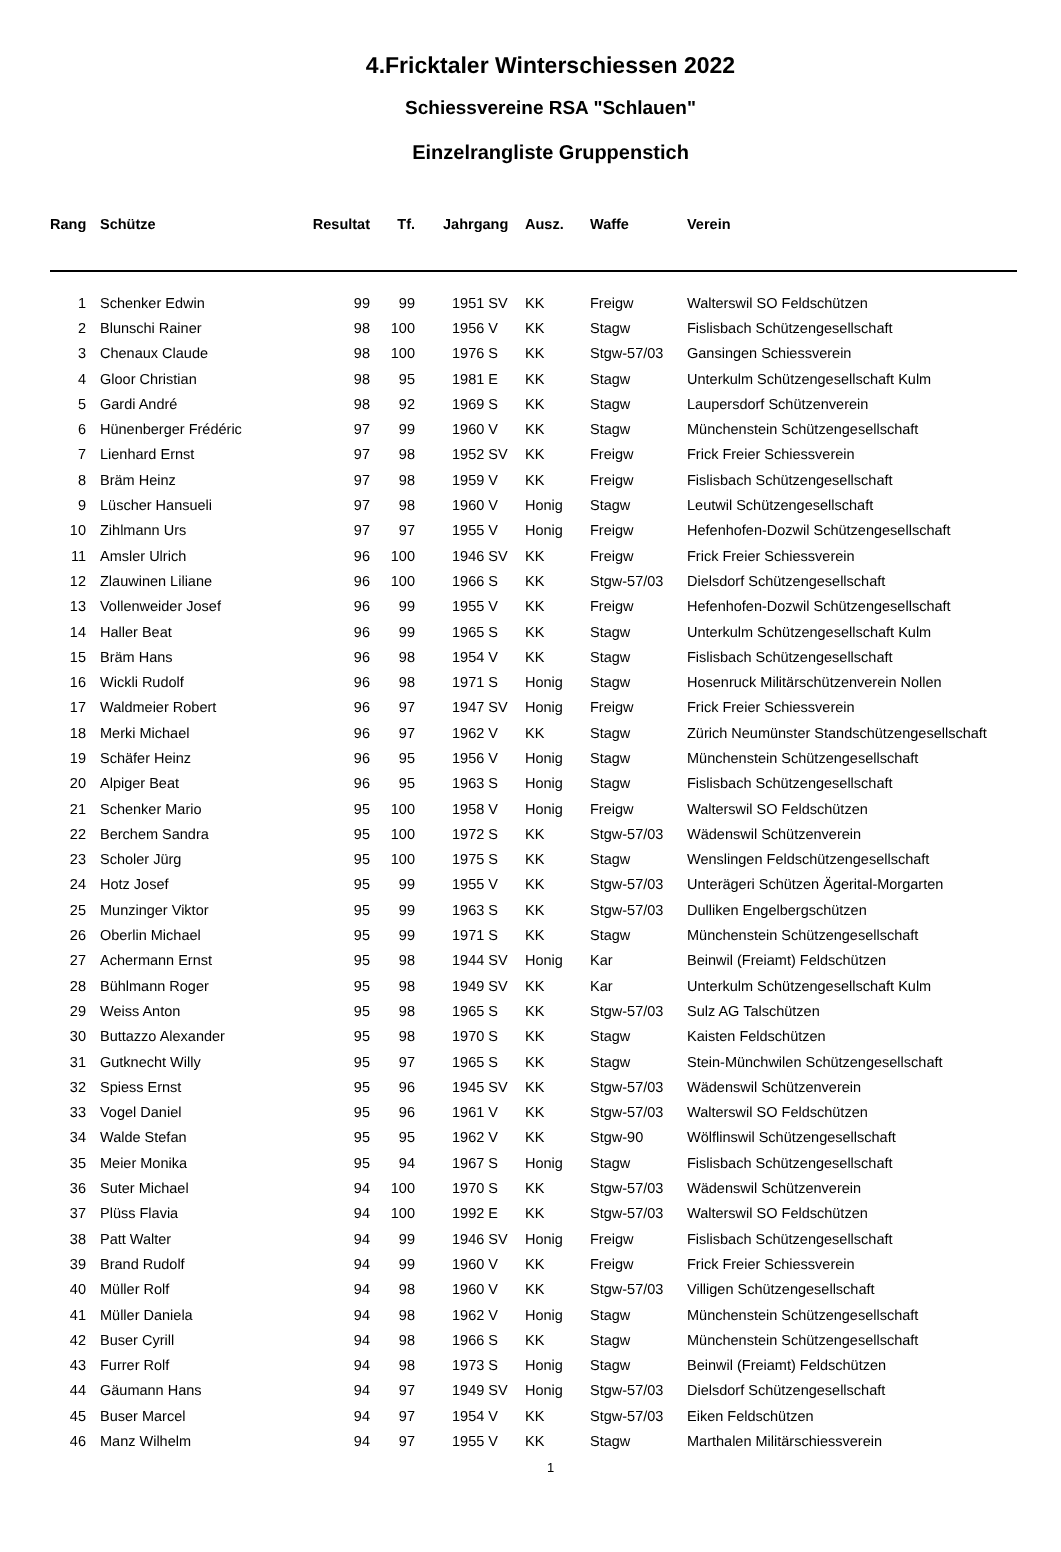4.Fricktaler Winterschiessen 2022
Schiessvereine RSA "Schlauen"
Einzelrangliste Gruppenstich
| Rang | Schütze | Resultat | Tf. | Jahrgang | Ausz. | Waffe | Verein |
| --- | --- | --- | --- | --- | --- | --- | --- |
| 1 | Schenker Edwin | 99 | 99 | 1951 SV | KK | Freigw | Walterswil SO Feldschützen |
| 2 | Blunschi Rainer | 98 | 100 | 1956 V | KK | Stagw | Fislisbach Schützengesellschaft |
| 3 | Chenaux Claude | 98 | 100 | 1976 S | KK | Stgw-57/03 | Gansingen Schiessverein |
| 4 | Gloor Christian | 98 | 95 | 1981 E | KK | Stagw | Unterkulm Schützengesellschaft Kulm |
| 5 | Gardi André | 98 | 92 | 1969 S | KK | Stagw | Laupersdorf Schützenverein |
| 6 | Hünenberger Frédéric | 97 | 99 | 1960 V | KK | Stagw | Münchenstein Schützengesellschaft |
| 7 | Lienhard Ernst | 97 | 98 | 1952 SV | KK | Freigw | Frick Freier Schiessverein |
| 8 | Bräm Heinz | 97 | 98 | 1959 V | KK | Freigw | Fislisbach Schützengesellschaft |
| 9 | Lüscher Hansueli | 97 | 98 | 1960 V | Honig | Stagw | Leutwil Schützengesellschaft |
| 10 | Zihlmann Urs | 97 | 97 | 1955 V | Honig | Freigw | Hefenhofen-Dozwil Schützengesellschaft |
| 11 | Amsler Ulrich | 96 | 100 | 1946 SV | KK | Freigw | Frick Freier Schiessverein |
| 12 | Zlauwinen Liliane | 96 | 100 | 1966 S | KK | Stgw-57/03 | Dielsdorf Schützengesellschaft |
| 13 | Vollenweider Josef | 96 | 99 | 1955 V | KK | Freigw | Hefenhofen-Dozwil Schützengesellschaft |
| 14 | Haller Beat | 96 | 99 | 1965 S | KK | Stagw | Unterkulm Schützengesellschaft Kulm |
| 15 | Bräm Hans | 96 | 98 | 1954 V | KK | Stagw | Fislisbach Schützengesellschaft |
| 16 | Wickli Rudolf | 96 | 98 | 1971 S | Honig | Stagw | Hosenruck Militärschützenverein Nollen |
| 17 | Waldmeier Robert | 96 | 97 | 1947 SV | Honig | Freigw | Frick Freier Schiessverein |
| 18 | Merki Michael | 96 | 97 | 1962 V | KK | Stagw | Zürich Neumünster Standschützengesellschaft |
| 19 | Schäfer Heinz | 96 | 95 | 1956 V | Honig | Stagw | Münchenstein Schützengesellschaft |
| 20 | Alpiger Beat | 96 | 95 | 1963 S | Honig | Stagw | Fislisbach Schützengesellschaft |
| 21 | Schenker Mario | 95 | 100 | 1958 V | Honig | Freigw | Walterswil SO Feldschützen |
| 22 | Berchem Sandra | 95 | 100 | 1972 S | KK | Stgw-57/03 | Wädenswil Schützenverein |
| 23 | Scholer Jürg | 95 | 100 | 1975 S | KK | Stagw | Wenslingen Feldschützengesellschaft |
| 24 | Hotz Josef | 95 | 99 | 1955 V | KK | Stgw-57/03 | Unterägeri Schützen Ägerital-Morgarten |
| 25 | Munzinger Viktor | 95 | 99 | 1963 S | KK | Stgw-57/03 | Dulliken Engelbergschützen |
| 26 | Oberlin Michael | 95 | 99 | 1971 S | KK | Stagw | Münchenstein Schützengesellschaft |
| 27 | Achermann Ernst | 95 | 98 | 1944 SV | Honig | Kar | Beinwil (Freiamt) Feldschützen |
| 28 | Bühlmann Roger | 95 | 98 | 1949 SV | KK | Kar | Unterkulm Schützengesellschaft Kulm |
| 29 | Weiss Anton | 95 | 98 | 1965 S | KK | Stgw-57/03 | Sulz AG Talschützen |
| 30 | Buttazzo Alexander | 95 | 98 | 1970 S | KK | Stagw | Kaisten Feldschützen |
| 31 | Gutknecht Willy | 95 | 97 | 1965 S | KK | Stagw | Stein-Münchwilen Schützengesellschaft |
| 32 | Spiess Ernst | 95 | 96 | 1945 SV | KK | Stgw-57/03 | Wädenswil Schützenverein |
| 33 | Vogel Daniel | 95 | 96 | 1961 V | KK | Stgw-57/03 | Walterswil SO Feldschützen |
| 34 | Walde Stefan | 95 | 95 | 1962 V | KK | Stgw-90 | Wölflinswil Schützengesellschaft |
| 35 | Meier Monika | 95 | 94 | 1967 S | Honig | Stagw | Fislisbach Schützengesellschaft |
| 36 | Suter Michael | 94 | 100 | 1970 S | KK | Stgw-57/03 | Wädenswil Schützenverein |
| 37 | Plüss Flavia | 94 | 100 | 1992 E | KK | Stgw-57/03 | Walterswil SO Feldschützen |
| 38 | Patt Walter | 94 | 99 | 1946 SV | Honig | Freigw | Fislisbach Schützengesellschaft |
| 39 | Brand Rudolf | 94 | 99 | 1960 V | KK | Freigw | Frick Freier Schiessverein |
| 40 | Müller Rolf | 94 | 98 | 1960 V | KK | Stgw-57/03 | Villigen Schützengesellschaft |
| 41 | Müller Daniela | 94 | 98 | 1962 V | Honig | Stagw | Münchenstein Schützengesellschaft |
| 42 | Buser Cyrill | 94 | 98 | 1966 S | KK | Stagw | Münchenstein Schützengesellschaft |
| 43 | Furrer Rolf | 94 | 98 | 1973 S | Honig | Stagw | Beinwil (Freiamt) Feldschützen |
| 44 | Gäumann Hans | 94 | 97 | 1949 SV | Honig | Stgw-57/03 | Dielsdorf Schützengesellschaft |
| 45 | Buser Marcel | 94 | 97 | 1954 V | KK | Stgw-57/03 | Eiken Feldschützen |
| 46 | Manz Wilhelm | 94 | 97 | 1955 V | KK | Stagw | Marthalen Militärschiessverein |
1